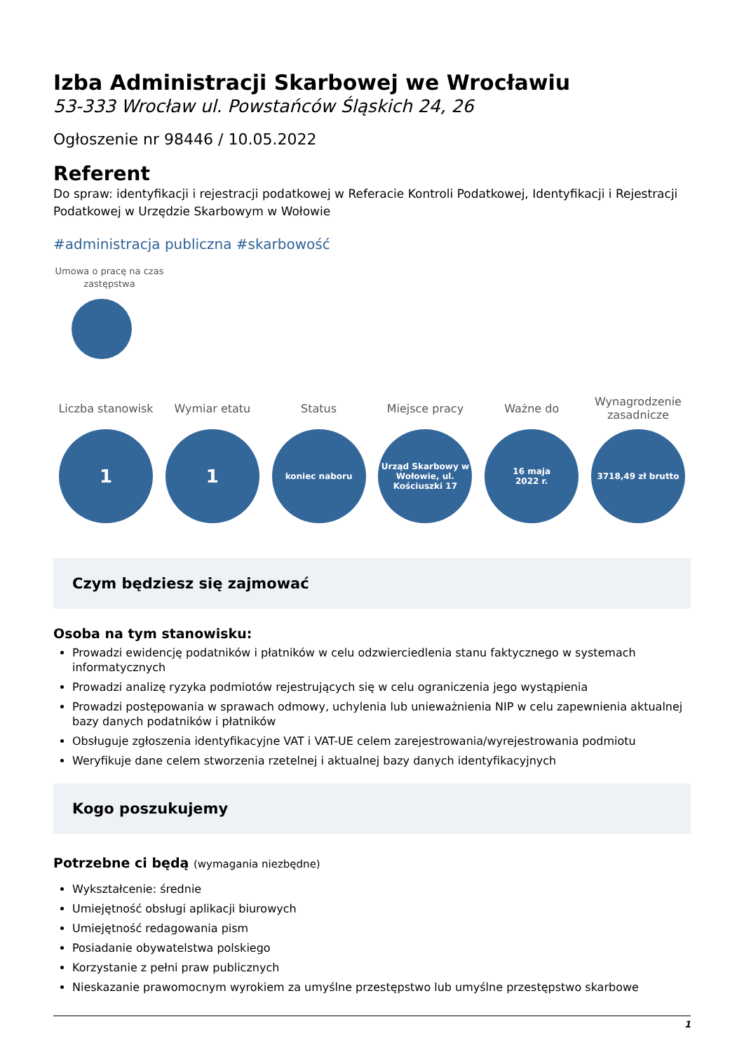Izba Administracji Skarbowej we Wrocławiu
53-333 Wrocław ul. Powstańców Śląskich 24, 26
Ogłoszenie nr 98446 / 10.05.2022
Referent
Do spraw: identyfikacji i rejestracji podatkowej w Referacie Kontroli Podatkowej, Identyfikacji i Rejestracji Podatkowej w Urzędzie Skarbowym w Wołowie
#administracja publiczna #skarbowość
Umowa o pracę na czas zastępstwa
Liczba stanowisk
1
Wymiar etatu
1
Status
koniec naboru
Miejsce pracy
Urząd Skarbowy w Wołowie, ul. Kościuszki 17
Ważne do
16 maja
2022 r.
Wynagrodzenie zasadnicze
3718,49 zł brutto
Czym będziesz się zajmować
Osoba na tym stanowisku:
Prowadzi ewidencję podatników i płatników w celu odzwierciedlenia stanu faktycznego w systemach informatycznych
Prowadzi analizę ryzyka podmiotów rejestrujących się w celu ograniczenia jego wystąpienia
Prowadzi postępowania w sprawach odmowy, uchylenia lub unieważnienia NIP w celu zapewnienia aktualnej bazy danych podatników i płatników
Obsługuje zgłoszenia identyfikacyjne VAT i VAT-UE celem zarejestrowania/wyrejestrowania podmiotu
Weryfikuje dane celem stworzenia rzetelnej i aktualnej bazy danych identyfikacyjnych
Kogo poszukujemy
Potrzebne ci będą (wymagania niezbędne)
Wykształcenie: średnie
Umiejętność obsługi aplikacji biurowych
Umiejętność redagowania pism
Posiadanie obywatelstwa polskiego
Korzystanie z pełni praw publicznych
Nieskazanie prawomocnym wyrokiem za umyślne przestępstwo lub umyślne przestępstwo skarbowe
1